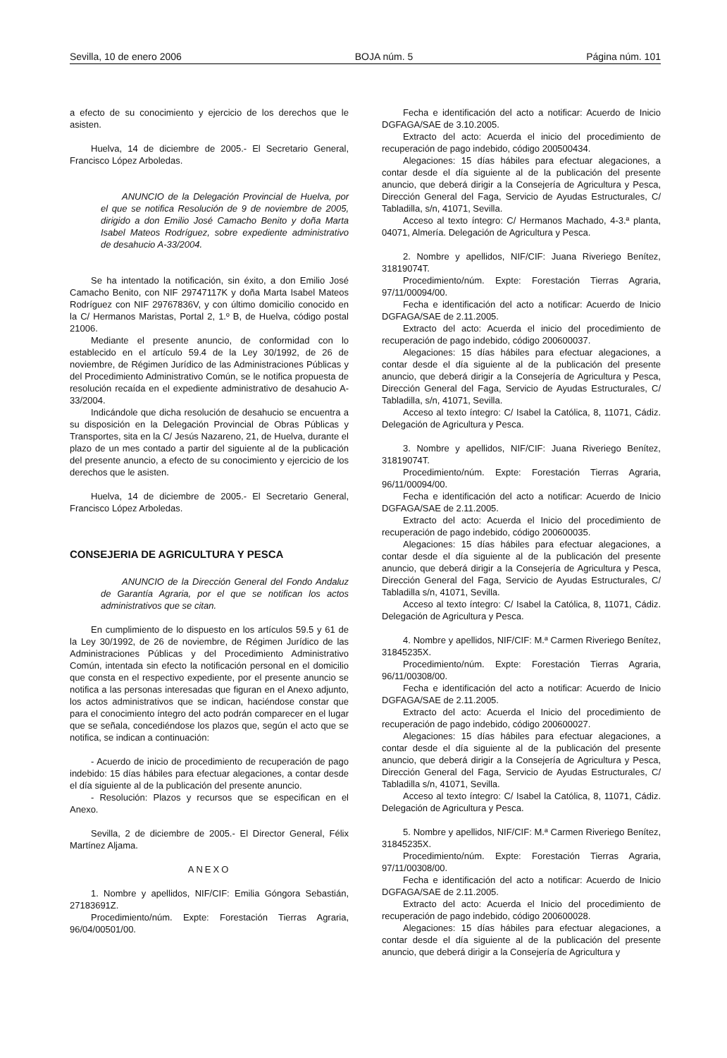Sevilla, 10 de enero 2006 BOJA núm. 5 Página núm. 101
a efecto de su conocimiento y ejercicio de los derechos que le asisten.
Huelva, 14 de diciembre de 2005.- El Secretario General, Francisco López Arboledas.
ANUNCIO de la Delegación Provincial de Huelva, por el que se notifica Resolución de 9 de noviembre de 2005, dirigido a don Emilio José Camacho Benito y doña Marta Isabel Mateos Rodríguez, sobre expediente administrativo de desahucio A-33/2004.
Se ha intentado la notificación, sin éxito, a don Emilio José Camacho Benito, con NIF 29747117K y doña Marta Isabel Mateos Rodríguez con NIF 29767836V, y con último domicilio conocido en la C/ Hermanos Maristas, Portal 2, 1.º B, de Huelva, código postal 21006.
Mediante el presente anuncio, de conformidad con lo establecido en el artículo 59.4 de la Ley 30/1992, de 26 de noviembre, de Régimen Jurídico de las Administraciones Públicas y del Procedimiento Administrativo Común, se le notifica propuesta de resolución recaída en el expediente administrativo de desahucio A-33/2004.
Indicándole que dicha resolución de desahucio se encuentra a su disposición en la Delegación Provincial de Obras Públicas y Transportes, sita en la C/ Jesús Nazareno, 21, de Huelva, durante el plazo de un mes contado a partir del siguiente al de la publicación del presente anuncio, a efecto de su conocimiento y ejercicio de los derechos que le asisten.
Huelva, 14 de diciembre de 2005.- El Secretario General, Francisco López Arboledas.
CONSEJERIA DE AGRICULTURA Y PESCA
ANUNCIO de la Dirección General del Fondo Andaluz de Garantía Agraria, por el que se notifican los actos administrativos que se citan.
En cumplimiento de lo dispuesto en los artículos 59.5 y 61 de la Ley 30/1992, de 26 de noviembre, de Régimen Jurídico de las Administraciones Públicas y del Procedimiento Administrativo Común, intentada sin efecto la notificación personal en el domicilio que consta en el respectivo expediente, por el presente anuncio se notifica a las personas interesadas que figuran en el Anexo adjunto, los actos administrativos que se indican, haciéndose constar que para el conocimiento íntegro del acto podrán comparecer en el lugar que se señala, concediéndose los plazos que, según el acto que se notifica, se indican a continuación:
- Acuerdo de inicio de procedimiento de recuperación de pago indebido: 15 días hábiles para efectuar alegaciones, a contar desde el día siguiente al de la publicación del presente anuncio.
- Resolución: Plazos y recursos que se especifican en el Anexo.
Sevilla, 2 de diciembre de 2005.- El Director General, Félix Martínez Aljama.
ANEXO
1. Nombre y apellidos, NIF/CIF: Emilia Góngora Sebastián, 27183691Z.
Procedimiento/núm. Expte: Forestación Tierras Agraria, 96/04/00501/00.
Fecha e identificación del acto a notificar: Acuerdo de Inicio DGFAGA/SAE de 3.10.2005.
Extracto del acto: Acuerda el inicio del procedimiento de recuperación de pago indebido, código 200500434.
Alegaciones: 15 días hábiles para efectuar alegaciones, a contar desde el día siguiente al de la publicación del presente anuncio, que deberá dirigir a la Consejería de Agricultura y Pesca, Dirección General del Faga, Servicio de Ayudas Estructurales, C/ Tabladilla, s/n, 41071, Sevilla.
Acceso al texto íntegro: C/ Hermanos Machado, 4-3.ª planta, 04071, Almería. Delegación de Agricultura y Pesca.
2. Nombre y apellidos, NIF/CIF: Juana Riveriego Benítez, 31819074T.
Procedimiento/núm. Expte: Forestación Tierras Agraria, 97/11/00094/00.
Fecha e identificación del acto a notificar: Acuerdo de Inicio DGFAGA/SAE de 2.11.2005.
Extracto del acto: Acuerda el inicio del procedimiento de recuperación de pago indebido, código 200600037.
Alegaciones: 15 días hábiles para efectuar alegaciones, a contar desde el día siguiente al de la publicación del presente anuncio, que deberá dirigir a la Consejería de Agricultura y Pesca, Dirección General del Faga, Servicio de Ayudas Estructurales, C/ Tabladilla, s/n, 41071, Sevilla.
Acceso al texto íntegro: C/ Isabel la Católica, 8, 11071, Cádiz. Delegación de Agricultura y Pesca.
3. Nombre y apellidos, NIF/CIF: Juana Riveriego Benítez, 31819074T.
Procedimiento/núm. Expte: Forestación Tierras Agraria, 96/11/00094/00.
Fecha e identificación del acto a notificar: Acuerdo de Inicio DGFAGA/SAE de 2.11.2005.
Extracto del acto: Acuerda el Inicio del procedimiento de recuperación de pago indebido, código 200600035.
Alegaciones: 15 días hábiles para efectuar alegaciones, a contar desde el día siguiente al de la publicación del presente anuncio, que deberá dirigir a la Consejería de Agricultura y Pesca, Dirección General del Faga, Servicio de Ayudas Estructurales, C/ Tabladilla s/n, 41071, Sevilla.
Acceso al texto íntegro: C/ Isabel la Católica, 8, 11071, Cádiz. Delegación de Agricultura y Pesca.
4. Nombre y apellidos, NIF/CIF: M.ª Carmen Riveriego Benítez, 31845235X.
Procedimiento/núm. Expte: Forestación Tierras Agraria, 96/11/00308/00.
Fecha e identificación del acto a notificar: Acuerdo de Inicio DGFAGA/SAE de 2.11.2005.
Extracto del acto: Acuerda el Inicio del procedimiento de recuperación de pago indebido, código 200600027.
Alegaciones: 15 días hábiles para efectuar alegaciones, a contar desde el día siguiente al de la publicación del presente anuncio, que deberá dirigir a la Consejería de Agricultura y Pesca, Dirección General del Faga, Servicio de Ayudas Estructurales, C/ Tabladilla s/n, 41071, Sevilla.
Acceso al texto íntegro: C/ Isabel la Católica, 8, 11071, Cádiz. Delegación de Agricultura y Pesca.
5. Nombre y apellidos, NIF/CIF: M.ª Carmen Riveriego Benítez, 31845235X.
Procedimiento/núm. Expte: Forestación Tierras Agraria, 97/11/00308/00.
Fecha e identificación del acto a notificar: Acuerdo de Inicio DGFAGA/SAE de 2.11.2005.
Extracto del acto: Acuerda el Inicio del procedimiento de recuperación de pago indebido, código 200600028.
Alegaciones: 15 días hábiles para efectuar alegaciones, a contar desde el día siguiente al de la publicación del presente anuncio, que deberá dirigir a la Consejería de Agricultura y